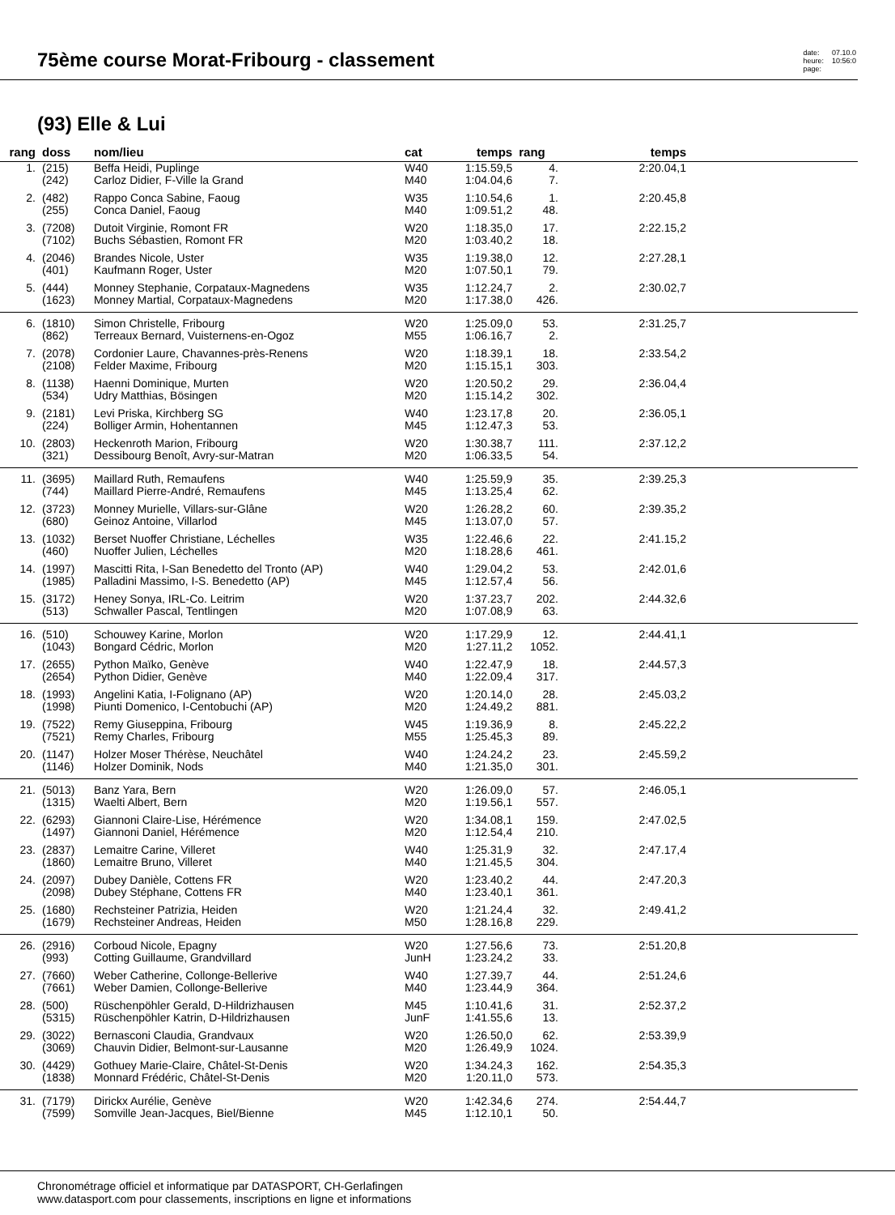75ème course Morat-Fribourg - classement
date:
heure:
page:
07.10.0
10:56:0
(93) Elle & Lui
| rang | doss | nom/lieu | cat | temps | rang | temps | |
| --- | --- | --- | --- | --- | --- | --- | --- |
| 1. | (215) (242) | Beffa Heidi, Puplinge Carloz Didier, F-Ville la Grand | W40 M40 | 1:15.59,5 1:04.04,6 | 4. 7. | 2:20.04,1 | |
| 2. | (482) (255) | Rappo Conca Sabine, Faoug Conca Daniel, Faoug | W35 M40 | 1:10.54,6 1:09.51,2 | 1. 48. | 2:20.45,8 | |
| 3. | (7208) (7102) | Dutoit Virginie, Romont FR Buchs Sébastien, Romont FR | W20 M20 | 1:18.35,0 1:03.40,2 | 17. 18. | 2:22.15,2 | |
| 4. | (2046) (401) | Brandes Nicole, Uster Kaufmann Roger, Uster | W35 M20 | 1:19.38,0 1:07.50,1 | 12. 79. | 2:27.28,1 | |
| 5. | (444) (1623) | Monney Stephanie, Corpataux-Magnedens Monney Martial, Corpataux-Magnedens | W35 M20 | 1:12.24,7 1:17.38,0 | 2. 426. | 2:30.02,7 | |
| 6. | (1810) (862) | Simon Christelle, Fribourg Terreaux Bernard, Vuisternens-en-Ogoz | W20 M55 | 1:25.09,0 1:06.16,7 | 53. 2. | 2:31.25,7 | |
| 7. | (2078) (2108) | Cordonier Laure, Chavannes-près-Renens Felder Maxime, Fribourg | W20 M20 | 1:18.39,1 1:15.15,1 | 18. 303. | 2:33.54,2 | |
| 8. | (1138) (534) | Haenni Dominique, Murten Udry Matthias, Bösingen | W20 M20 | 1:20.50,2 1:15.14,2 | 29. 302. | 2:36.04,4 | |
| 9. | (2181) (224) | Levi Priska, Kirchberg SG Bolliger Armin, Hohentannen | W40 M45 | 1:23.17,8 1:12.47,3 | 20. 53. | 2:36.05,1 | |
| 10. | (2803) (321) | Heckenroth Marion, Fribourg Dessibourg Benoît, Avry-sur-Matran | W20 M20 | 1:30.38,7 1:06.33,5 | 111. 54. | 2:37.12,2 | |
| 11. | (3695) (744) | Maillard Ruth, Remaufens Maillard Pierre-André, Remaufens | W40 M45 | 1:25.59,9 1:13.25,4 | 35. 62. | 2:39.25,3 | |
| 12. | (3723) (680) | Monney Murielle, Villars-sur-Glâne Geinoz Antoine, Villarlod | W20 M45 | 1:26.28,2 1:13.07,0 | 60. 57. | 2:39.35,2 | |
| 13. | (1032) (460) | Berset Nuoffer Christiane, Léchelles Nuoffer Julien, Léchelles | W35 M20 | 1:22.46,6 1:18.28,6 | 22. 461. | 2:41.15,2 | |
| 14. | (1997) (1985) | Mascitti Rita, I-San Benedetto del Tronto (AP) Palladini Massimo, I-S. Benedetto (AP) | W40 M45 | 1:29.04,2 1:12.57,4 | 53. 56. | 2:42.01,6 | |
| 15. | (3172) (513) | Heney Sonya, IRL-Co. Leitrim Schwaller Pascal, Tentlingen | W20 M20 | 1:37.23,7 1:07.08,9 | 202. 63. | 2:44.32,6 | |
| 16. | (510) (1043) | Schouwey Karine, Morlon Bongard Cédric, Morlon | W20 M20 | 1:17.29,9 1:27.11,2 | 12. 1052. | 2:44.41,1 | |
| 17. | (2655) (2654) | Python Maïko, Genève Python Didier, Genève | W40 M40 | 1:22.47,9 1:22.09,4 | 18. 317. | 2:44.57,3 | |
| 18. | (1993) (1998) | Angelini Katia, I-Folignano (AP) Piunti Domenico, I-Centobuchi (AP) | W20 M20 | 1:20.14,0 1:24.49,2 | 28. 881. | 2:45.03,2 | |
| 19. | (7522) (7521) | Remy Giuseppina, Fribourg Remy Charles, Fribourg | W45 M55 | 1:19.36,9 1:25.45,3 | 8. 89. | 2:45.22,2 | |
| 20. | (1147) (1146) | Holzer Moser Thérèse, Neuchâtel Holzer Dominik, Nods | W40 M40 | 1:24.24,2 1:21.35,0 | 23. 301. | 2:45.59,2 | |
| 21. | (5013) (1315) | Banz Yara, Bern Waelti Albert, Bern | W20 M20 | 1:26.09,0 1:19.56,1 | 57. 557. | 2:46.05,1 | |
| 22. | (6293) (1497) | Giannoni Claire-Lise, Hérémence Giannoni Daniel, Hérémence | W20 M20 | 1:34.08,1 1:12.54,4 | 159. 210. | 2:47.02,5 | |
| 23. | (2837) (1860) | Lemaitre Carine, Villeret Lemaitre Bruno, Villeret | W40 M40 | 1:25.31,9 1:21.45,5 | 32. 304. | 2:47.17,4 | |
| 24. | (2097) (2098) | Dubey Danièle, Cottens FR Dubey Stéphane, Cottens FR | W20 M40 | 1:23.40,2 1:23.40,1 | 44. 361. | 2:47.20,3 | |
| 25. | (1680) (1679) | Rechsteiner Patrizia, Heiden Rechsteiner Andreas, Heiden | W20 M50 | 1:21.24,4 1:28.16,8 | 32. 229. | 2:49.41,2 | |
| 26. | (2916) (993) | Corboud Nicole, Epagny Cotting Guillaume, Grandvillard | W20 JunH | 1:27.56,6 1:23.24,2 | 73. 33. | 2:51.20,8 | |
| 27. | (7660) (7661) | Weber Catherine, Collonge-Bellerive Weber Damien, Collonge-Bellerive | W40 M40 | 1:27.39,7 1:23.44,9 | 44. 364. | 2:51.24,6 | |
| 28. | (500) (5315) | Rüschenpöhler Gerald, D-Hildrizhausen Rüschenpöhler Katrin, D-Hildrizhausen | M45 JunF | 1:10.41,6 1:41.55,6 | 31. 13. | 2:52.37,2 | |
| 29. | (3022) (3069) | Bernasconi Claudia, Grandvaux Chauvin Didier, Belmont-sur-Lausanne | W20 M20 | 1:26.50,0 1:26.49,9 | 62. 1024. | 2:53.39,9 | |
| 30. | (4429) (1838) | Gothuey Marie-Claire, Châtel-St-Denis Monnard Frédéric, Châtel-St-Denis | W20 M20 | 1:34.24,3 1:20.11,0 | 162. 573. | 2:54.35,3 | |
| 31. | (7179) (7599) | Dirickx Aurélie, Genève Somville Jean-Jacques, Biel/Bienne | W20 M45 | 1:42.34,6 1:12.10,1 | 274. 50. | 2:54.44,7 | |
Chronométrage officiel et informatique par DATASPORT, CH-Gerlafingen
www.datasport.com pour classements, inscriptions en ligne et informations